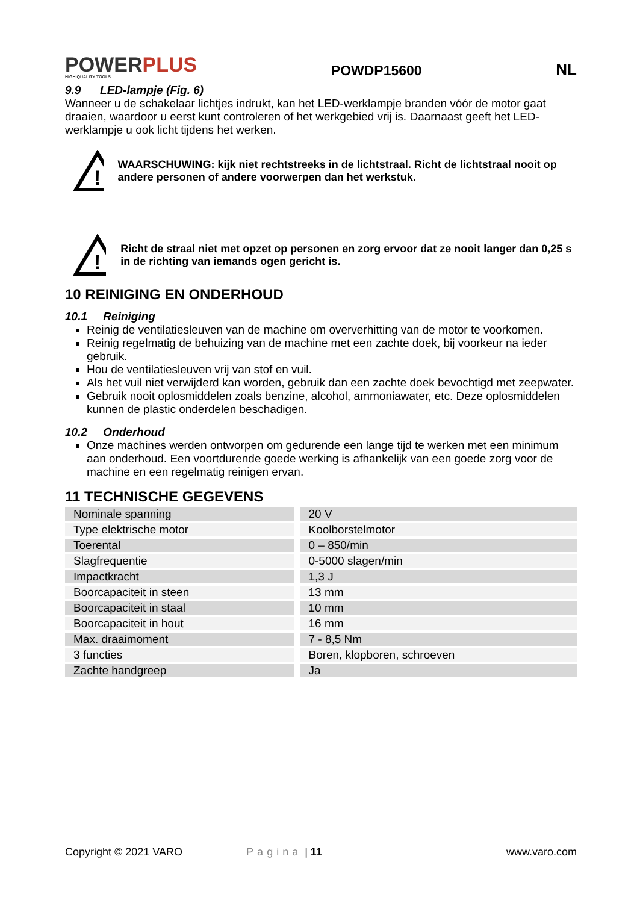POWERPLUS
HIGH QUALITY TOOLS
POWDP15600 NL
9.9 LED-lampje (Fig. 6)
Wanneer u de schakelaar lichtjes indrukt, kan het LED-werklampje branden vóór de motor gaat draaien, waardoor u eerst kunt controleren of het werkgebied vrij is. Daarnaast geeft het LED-werklampje u ook licht tijdens het werken.
!
WAARSCHUWING: kijk niet rechtstreeks in de lichtstraal. Richt de lichtstraal nooit op andere personen of andere voorwerpen dan het werkstuk.
!
Richt de straal niet met opzet op personen en zorg ervoor dat ze nooit langer dan 0,25 s in de richting van iemands ogen gericht is.
10 REINIGING EN ONDERHOUD
10.1 Reiniging
Reinig de ventilatiesleuven van de machine om oververhitting van de motor te voorkomen.
Reinig regelmatig de behuizing van de machine met een zachte doek, bij voorkeur na ieder gebruik.
Hou de ventilatiesleuven vrij van stof en vuil.
Als het vuil niet verwijderd kan worden, gebruik dan een zachte doek bevochtigd met zeepwater.
Gebruik nooit oplosmiddelen zoals benzine, alcohol, ammoniawater, etc. Deze oplosmiddelen kunnen de plastic onderdelen beschadigen.
10.2 Onderhoud
Onze machines werden ontworpen om gedurende een lange tijd te werken met een minimum aan onderhoud. Een voortdurende goede werking is afhankelijk van een goede zorg voor de machine en een regelmatig reinigen ervan.
11 TECHNISCHE GEGEVENS
| Nominale spanning | 20 V |
| Type elektrische motor | Koolborstelmotor |
| Toerental | 0 – 850/min |
| Slagfrequentie | 0-5000 slagen/min |
| Impactkracht | 1,3 J |
| Boorcapaciteit in steen | 13 mm |
| Boorcapaciteit in staal | 10 mm |
| Boorcapaciteit in hout | 16 mm |
| Max. draaimoment | 7 - 8,5 Nm |
| 3 functies | Boren, klopboren, schroeven |
| Zachte handgreep | Ja |
Copyright © 2021 VARO Pagina | 11 www.varo.com